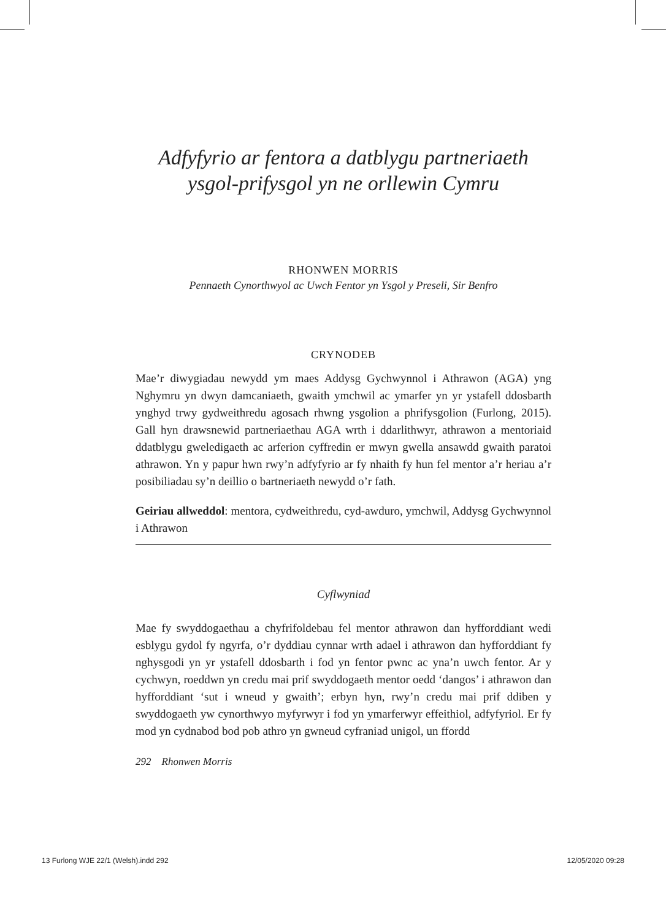Adfyfyrio ar fentora a datblygu partneriaeth
ysgol-prifysgol yn ne orllewin Cymru
RHONWEN MORRIS
Pennaeth Cynorthwyol ac Uwch Fentor yn Ysgol y Preseli, Sir Benfro
CRYNODEB
Mae’r diwygiadau newydd ym maes Addysg Gychwynnol i Athrawon (AGA) yng Nghymru yn dwyn damcaniaeth, gwaith ymchwil ac ymarfer yn yr ystafell ddosbarth ynghyd trwy gydweithredu agosach rhwng ysgolion a phrifysgolion (Furlong, 2015). Gall hyn drawsnewid partneriaethau AGA wrth i ddarlithwyr, athrawon a mentoriaid ddatblygu gweledigaeth ac arferion cyffredin er mwyn gwella ansawdd gwaith paratoi athrawon. Yn y papur hwn rwy’n adfyfyrio ar fy nhaith fy hun fel mentor a’r heriau a’r posibiliadau sy’n deillio o bartneriaeth newydd o’r fath.
Geiriau allweddol: mentora, cydweithredu, cyd-awduro, ymchwil, Addysg Gychwynnol i Athrawon
Cyflwyniad
Mae fy swyddogaethau a chyfrifoldebau fel mentor athrawon dan hyfforddiant wedi esblygu gydol fy ngyrfa, o’r dyddiau cynnar wrth adael i athrawon dan hyfforddiant fy nghysgodi yn yr ystafell ddosbarth i fod yn fentor pwnc ac yna’n uwch fentor. Ar y cychwyn, roeddwn yn credu mai prif swyddogaeth mentor oedd ‘dangos’ i athrawon dan hyfforddiant ‘sut i wneud y gwaith’; erbyn hyn, rwy’n credu mai prif ddiben y swyddogaeth yw cynorthwyo myfyrwyr i fod yn ymarferwyr effeithiol, adfyfyriol. Er fy mod yn cydnabod bod pob athro yn gwneud cyfraniad unigol, un ffordd
292 Rhonwen Morris
13 Furlong WJE 22/1 (Welsh).indd 292 12/05/2020 09:28